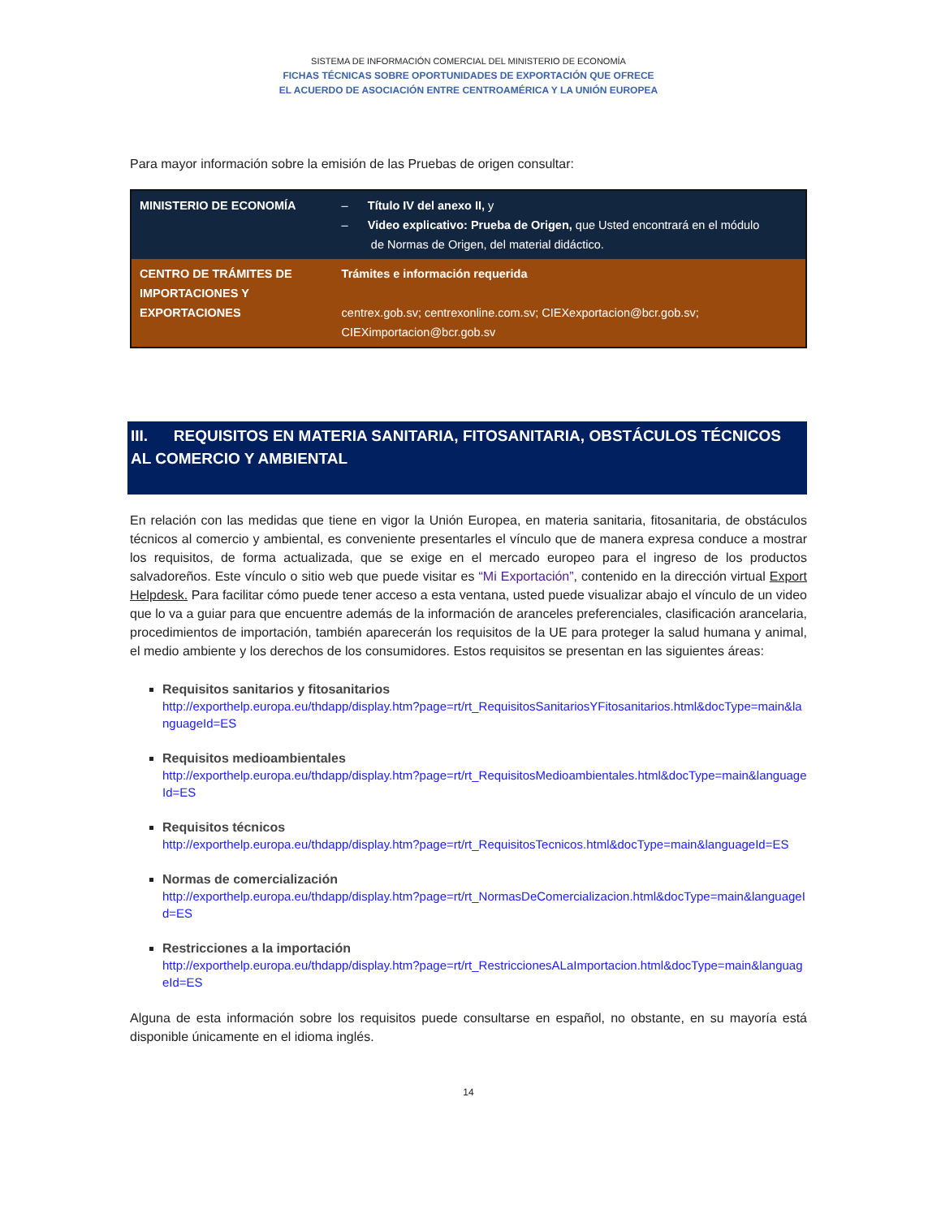SISTEMA DE INFORMACIÓN COMERCIAL DEL MINISTERIO DE ECONOMÍA
FICHAS TÉCNICAS SOBRE OPORTUNIDADES DE EXPORTACIÓN QUE OFRECE
EL ACUERDO DE ASOCIACIÓN ENTRE CENTROAMÉRICA Y LA UNIÓN EUROPEA
Para mayor información sobre la emisión de las Pruebas de origen consultar:
| MINISTERIO DE ECONOMÍA | – Título IV del anexo II, y – Video explicativo: Prueba de Origen, que Usted encontrará en el módulo de Normas de Origen, del material didáctico. |
| CENTRO DE TRÁMITES DE IMPORTACIONES Y EXPORTACIONES | Trámites e información requerida centrex.gob.sv; centrexonline.com.sv ; CIEXexportacion@bcr.gob.sv ; CIEXimportacion@bcr.gob.sv |
III. REQUISITOS EN MATERIA SANITARIA, FITOSANITARIA, OBSTÁCULOS TÉCNICOS AL COMERCIO Y AMBIENTAL
En relación con las medidas que tiene en vigor la Unión Europea, en materia sanitaria, fitosanitaria, de obstáculos técnicos al comercio y ambiental, es conveniente presentarles el vínculo que de manera expresa conduce a mostrar los requisitos, de forma actualizada, que se exige en el mercado europeo para el ingreso de los productos salvadoreños. Este vínculo o sitio web que puede visitar es “Mi Exportación”, contenido en la dirección virtual Export Helpdesk. Para facilitar cómo puede tener acceso a esta ventana, usted puede visualizar abajo el vínculo de un video que lo va a guiar para que encuentre además de la información de aranceles preferenciales, clasificación arancelaria, procedimientos de importación, también aparecerán los requisitos de la UE para proteger la salud humana y animal, el medio ambiente y los derechos de los consumidores. Estos requisitos se presentan en las siguientes áreas:
Requisitos sanitarios y fitosanitarios
http://exporthelp.europa.eu/thdapp/display.htm?page=rt/rt_RequisitosSanitariosYFitosanitarios.html&docType=main&languageId=ES
Requisitos medioambientales
http://exporthelp.europa.eu/thdapp/display.htm?page=rt/rt_RequisitosMedioambientales.html&docType=main&languageId=ES
Requisitos técnicos
http://exporthelp.europa.eu/thdapp/display.htm?page=rt/rt_RequisitosTecnicos.html&docType=main&languageId=ES
Normas de comercialización
http://exporthelp.europa.eu/thdapp/display.htm?page=rt/rt_NormasDeComercializacion.html&docType=main&languageId=ES
Restricciones a la importación
http://exporthelp.europa.eu/thdapp/display.htm?page=rt/rt_RestriccionesALaImportacion.html&docType=main&languageId=ES
Alguna de esta información sobre los requisitos puede consultarse en español, no obstante, en su mayoría está disponible únicamente en el idioma inglés.
14